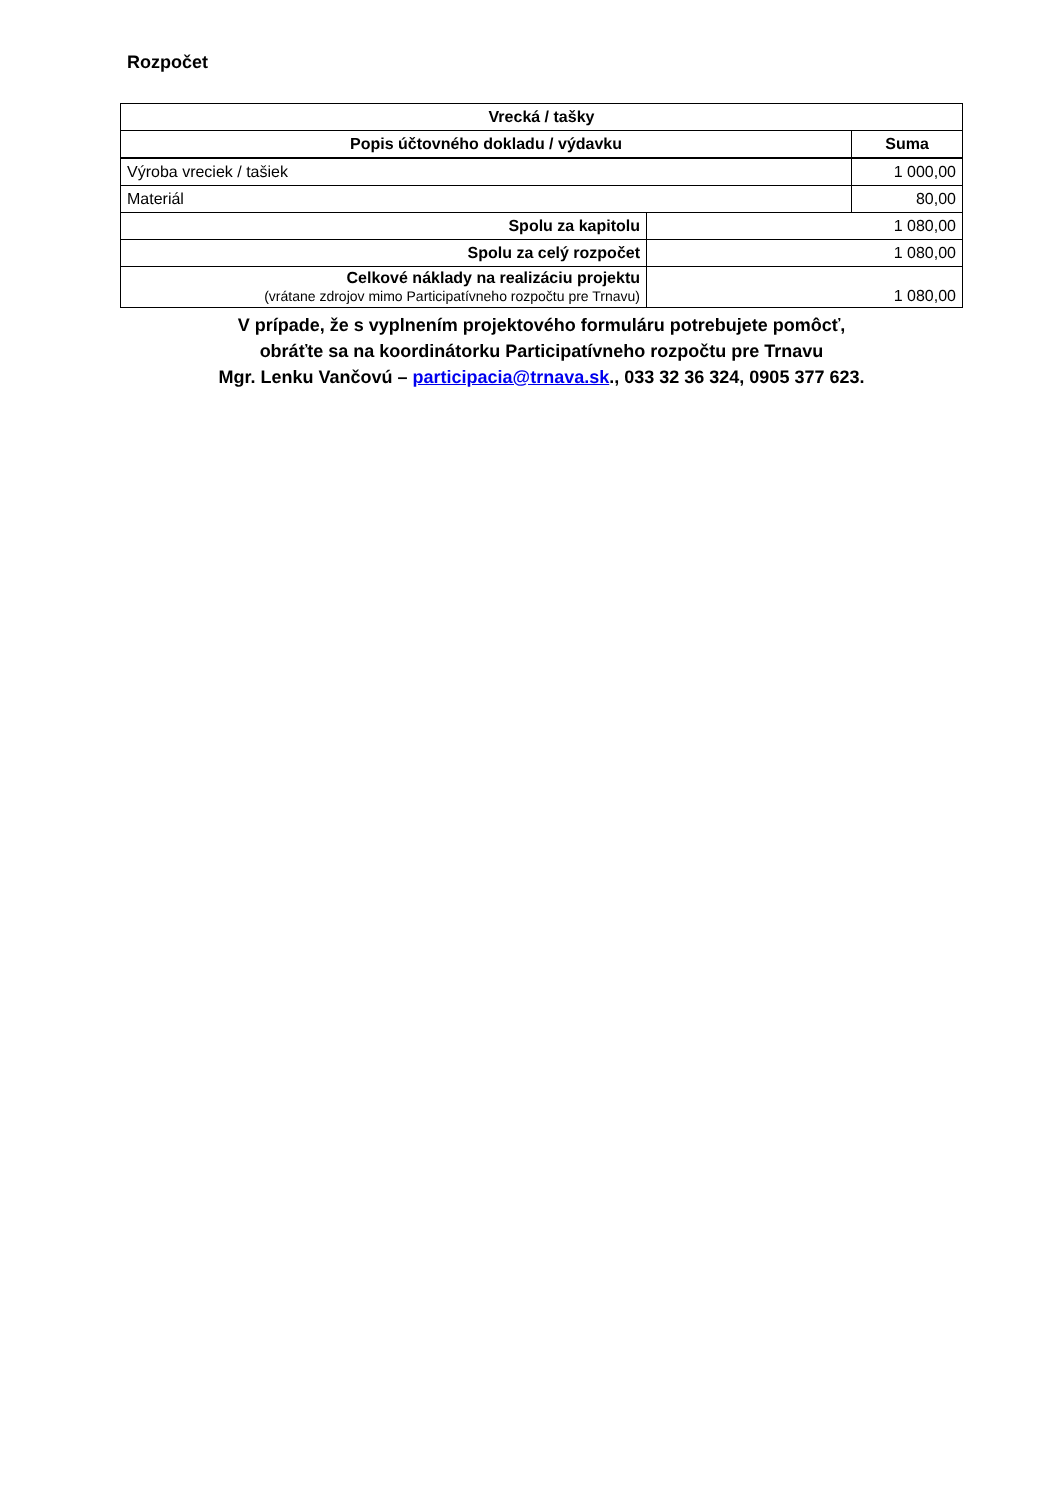Rozpočet
| Vrecká / tašky | | |
| --- | --- | --- |
| Popis účtovného dokladu / výdavku | | Suma |
| Výroba vreciek / tašiek | | 1 000,00 |
| Materiál | | 80,00 |
| Spolu za kapitolu | 1 080,00 | |
| Spolu za celý rozpočet | 1 080,00 | |
| Celkové náklady na realizáciu projektu (vrátane zdrojov mimo Participatívneho rozpočtu pre Trnavu) | 1 080,00 | |
V prípade, že s vyplnením projektového formuláru potrebujete pomôcť,
obráťte sa na koordinátorku Participatívneho rozpočtu pre Trnavu
Mgr. Lenku Vančovú – participacia@trnava.sk., 033 32 36 324, 0905 377 623.